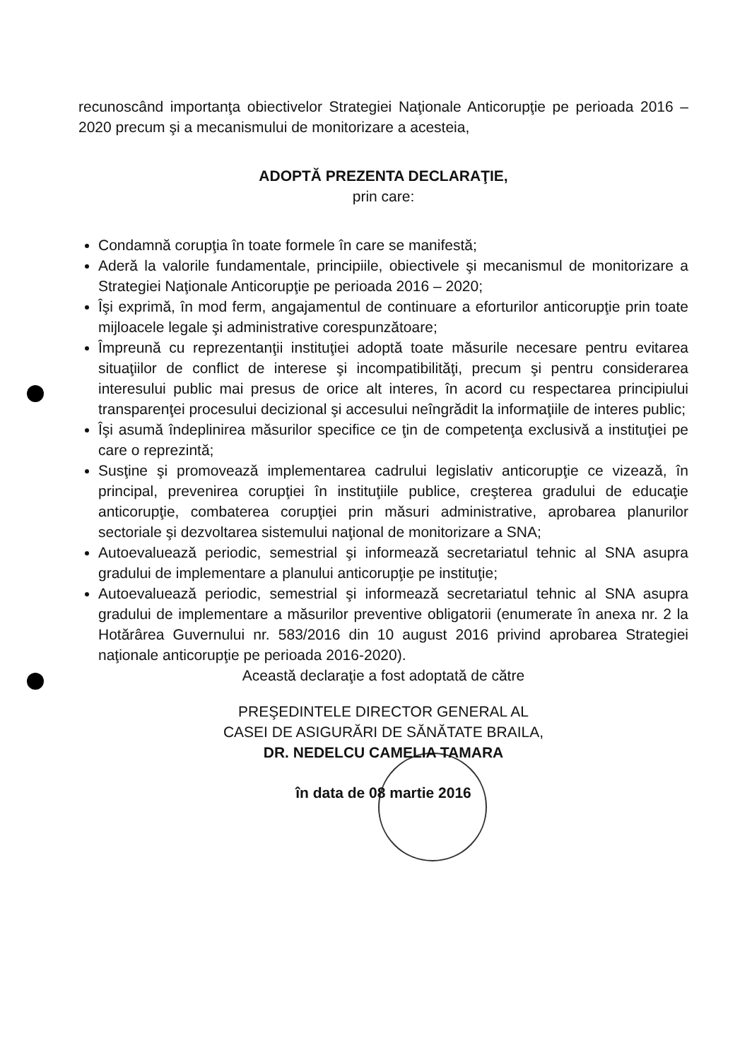recunoscând importanţa obiectivelor Strategiei Naţionale Anticorupţie pe perioada 2016 – 2020 precum şi a mecanismului de monitorizare a acesteia,
ADOPTĂ PREZENTA DECLARAŢIE,
prin care:
Condamnă corupţia în toate formele în care se manifestă;
Aderă la valorile fundamentale, principiile, obiectivele şi mecanismul de monitorizare a Strategiei Naţionale Anticorupţie pe perioada 2016 – 2020;
Îşi exprimă, în mod ferm, angajamentul de continuare a eforturilor anticorupţie prin toate mijloacele legale şi administrative corespunzătoare;
Împreună cu reprezentanţii instituţiei adoptă toate măsurile necesare pentru evitarea situaţiilor de conflict de interese şi incompatibilităţi, precum şi pentru considerarea interesului public mai presus de orice alt interes, în acord cu respectarea principiului transparenţei procesului decizional şi accesului neîngrădit la informaţiile de interes public;
Îşi asumă îndeplinirea măsurilor specifice ce ţin de competenţa exclusivă a instituţiei pe care o reprezintă;
Susţine şi promovează implementarea cadrului legislativ anticorupţie ce vizează, în principal, prevenirea corupţiei în instituţiile publice, creşterea gradului de educaţie anticorupţie, combaterea corupţiei prin măsuri administrative, aprobarea planurilor sectoriale şi dezvoltarea sistemului naţional de monitorizare a SNA;
Autoevaluează periodic, semestrial şi informează secretariatul tehnic al SNA asupra gradului de implementare a planului anticorupţie pe instituţie;
Autoevaluează periodic, semestrial şi informează secretariatul tehnic al SNA asupra gradului de implementare a măsurilor preventive obligatorii (enumerate în anexa nr. 2 la Hotărârea Guvernului nr. 583/2016 din 10 august 2016 privind aprobarea Strategiei naţionale anticorupţie pe perioada 2016-2020).
Această declaraţie a fost adoptată de către
PREŞEDINTELE DIRECTOR GENERAL AL
CASEI DE ASIGURĂRI DE SĂNĂTATE BRAILA,
DR. NEDELCU CAMELIA TAMARA
în data de 08 martie 2016